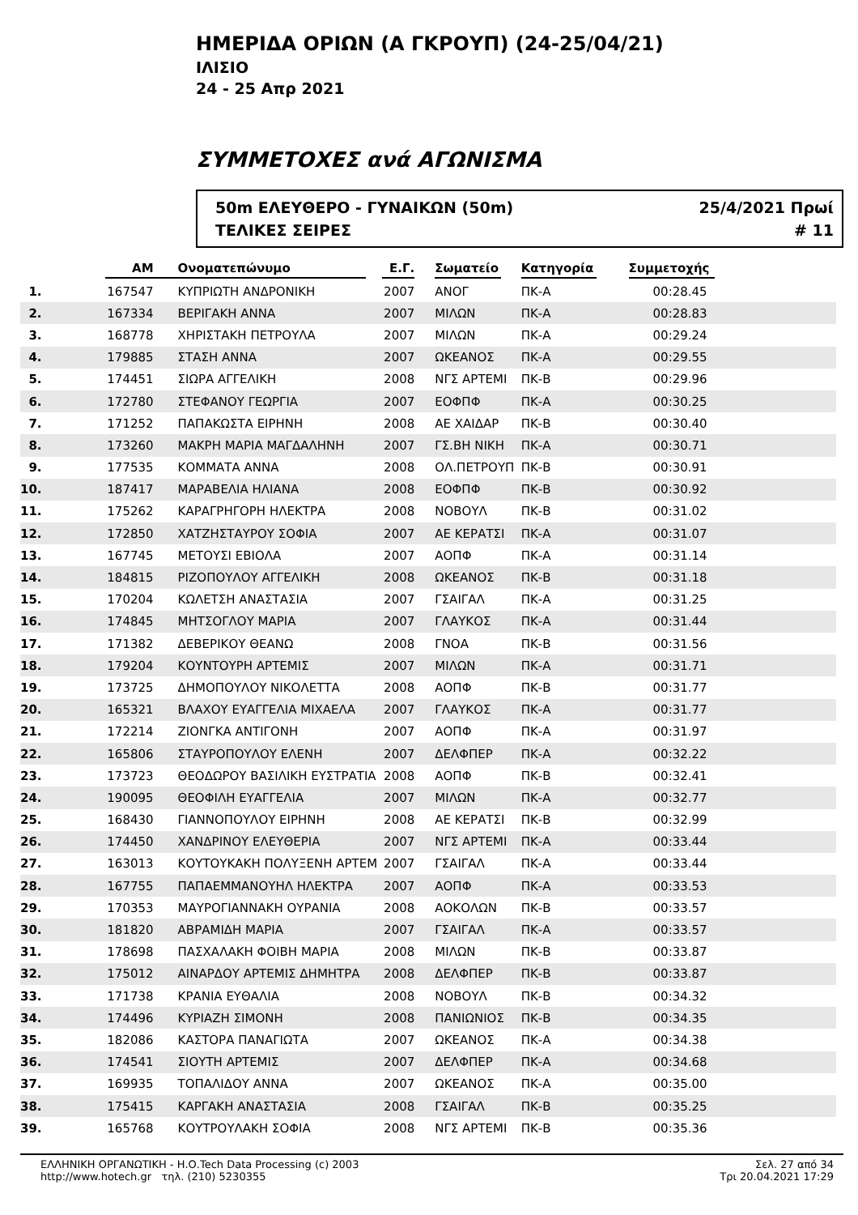ΗΜΕΡΙΔΑ ΟΡΙΩΝ (Α ΓΚΡΟΥΠ) (24-25/04/21)
ΙΛΙΣΙΟ
24 - 25 Απρ 2021
ΣΥΜΜΕΤΟΧΕΣ ανά ΑΓΩΝΙΣΜΑ
50m ΕΛΕΥΘΕΡΟ - ΓΥΝΑΙΚΩΝ (50m)
ΤΕΛΙΚΕΣ ΣΕΙΡΕΣ
25/4/2021 Πρωί
# 11
| | ΑΜ | Ονοματεπώνυμο | Ε.Γ. | Σωματείο | Κατηγορία | Συμμετοχής |
| --- | --- | --- | --- | --- | --- | --- |
| 1. | 167547 | ΚΥΠΡΙΩΤΗ ΑΝΔΡΟΝΙΚΗ | 2007 | ΑΝΟΓ | ΠΚ-Α | 00:28.45 |
| 2. | 167334 | ΒΕΡΙΓΑΚΗ ΑΝΝΑ | 2007 | ΜΙΛΩΝ | ΠΚ-Α | 00:28.83 |
| 3. | 168778 | ΧΗΡΙΣΤΑΚΗ ΠΕΤΡΟΥΛΑ | 2007 | ΜΙΛΩΝ | ΠΚ-Α | 00:29.24 |
| 4. | 179885 | ΣΤΑΣΗ ΑΝΝΑ | 2007 | ΩΚΕΑΝΟΣ | ΠΚ-Α | 00:29.55 |
| 5. | 174451 | ΣΙΩΡΑ ΑΓΓΕΛΙΚΗ | 2008 | ΝΓΣ ΑΡΤΕΜΙ | ΠΚ-Β | 00:29.96 |
| 6. | 172780 | ΣΤΕΦΑΝΟΥ ΓΕΩΡΓΙΑ | 2007 | ΕΟΦΠΦ | ΠΚ-Α | 00:30.25 |
| 7. | 171252 | ΠΑΠΑΚΩΣΤΑ ΕΙΡΗΝΗ | 2008 | ΑΕ ΧΑΙΔΑΡ | ΠΚ-Β | 00:30.40 |
| 8. | 173260 | ΜΑΚΡΗ ΜΑΡΙΑ ΜΑΓΔΑΛΗΝΗ | 2007 | ΓΣ.ΒΗ ΝΙΚΗ | ΠΚ-Α | 00:30.71 |
| 9. | 177535 | ΚΟΜΜΑΤΑ ΑΝΝΑ | 2008 | ΟΛ.ΠΕΤΡΟΥΠ | ΠΚ-Β | 00:30.91 |
| 10. | 187417 | ΜΑΡΑΒΕΛΙΑ ΗΛΙΑΝΑ | 2008 | ΕΟΦΠΦ | ΠΚ-Β | 00:30.92 |
| 11. | 175262 | ΚΑΡΑΓΡΗΓΟΡΗ ΗΛΕΚΤΡΑ | 2008 | ΝΟΒΟΥΛ | ΠΚ-Β | 00:31.02 |
| 12. | 172850 | ΧΑΤΖΗΣΤΑΥΡΟΥ ΣΟΦΙΑ | 2007 | ΑΕ ΚΕΡΑΤΣΙ | ΠΚ-Α | 00:31.07 |
| 13. | 167745 | ΜΕΤΟΥΣΙ ΕΒΙΟΛΑ | 2007 | ΑΟΠΦ | ΠΚ-Α | 00:31.14 |
| 14. | 184815 | ΡΙΖΟΠΟΥΛΟΥ ΑΓΓΕΛΙΚΗ | 2008 | ΩΚΕΑΝΟΣ | ΠΚ-Β | 00:31.18 |
| 15. | 170204 | ΚΩΛΕΤΣΗ ΑΝΑΣΤΑΣΙΑ | 2007 | ΓΣΑΙΓΑΛ | ΠΚ-Α | 00:31.25 |
| 16. | 174845 | ΜΗΤΣΟΓΛΟΥ ΜΑΡΙΑ | 2007 | ΓΛΑΥΚΟΣ | ΠΚ-Α | 00:31.44 |
| 17. | 171382 | ΔΕΒΕΡΙΚΟΥ ΘΕΑΝΩ | 2008 | ΓΝΟΑ | ΠΚ-Β | 00:31.56 |
| 18. | 179204 | ΚΟΥΝΤΟΥΡΗ ΑΡΤΕΜΙΣ | 2007 | ΜΙΛΩΝ | ΠΚ-Α | 00:31.71 |
| 19. | 173725 | ΔΗΜΟΠΟΥΛΟΥ ΝΙΚΟΛΕΤΤΑ | 2008 | ΑΟΠΦ | ΠΚ-Β | 00:31.77 |
| 20. | 165321 | ΒΛΑΧΟΥ ΕΥΑΓΓΕΛΙΑ ΜΙΧΑΕΛΑ | 2007 | ΓΛΑΥΚΟΣ | ΠΚ-Α | 00:31.77 |
| 21. | 172214 | ΖΙΟΝΓΚΑ ΑΝΤΙΓΟΝΗ | 2007 | ΑΟΠΦ | ΠΚ-Α | 00:31.97 |
| 22. | 165806 | ΣΤΑΥΡΟΠΟΥΛΟΥ ΕΛΕΝΗ | 2007 | ΔΕΛΦΠΕΡ | ΠΚ-Α | 00:32.22 |
| 23. | 173723 | ΘΕΟΔΩΡΟΥ ΒΑΣΙΛΙΚΗ ΕΥΣΤΡΑΤΙΑ | 2008 | ΑΟΠΦ | ΠΚ-Β | 00:32.41 |
| 24. | 190095 | ΘΕΟΦΙΛΗ ΕΥΑΓΓΕΛΙΑ | 2007 | ΜΙΛΩΝ | ΠΚ-Α | 00:32.77 |
| 25. | 168430 | ΓΙΑΝΝΟΠΟΥΛΟΥ ΕΙΡΗΝΗ | 2008 | ΑΕ ΚΕΡΑΤΣΙ | ΠΚ-Β | 00:32.99 |
| 26. | 174450 | ΧΑΝΔΡΙΝΟΥ ΕΛΕΥΘΕΡΙΑ | 2007 | ΝΓΣ ΑΡΤΕΜΙ | ΠΚ-Α | 00:33.44 |
| 27. | 163013 | ΚΟΥΤΟΥΚΑΚΗ ΠΟΛΥΞΕΝΗ ΑΡΤΕΜ | 2007 | ΓΣΑΙΓΑΛ | ΠΚ-Α | 00:33.44 |
| 28. | 167755 | ΠΑΠΑΕΜΜΑΝΟΥΗΛ ΗΛΕΚΤΡΑ | 2007 | ΑΟΠΦ | ΠΚ-Α | 00:33.53 |
| 29. | 170353 | ΜΑΥΡΟΓΙΑΝΝΑΚΗ ΟΥΡΑΝΙΑ | 2008 | ΑΟΚΟΛΩΝ | ΠΚ-Β | 00:33.57 |
| 30. | 181820 | ΑΒΡΑΜΙΔΗ ΜΑΡΙΑ | 2007 | ΓΣΑΙΓΑΛ | ΠΚ-Α | 00:33.57 |
| 31. | 178698 | ΠΑΣΧΑΛΑΚΗ ΦΟΙΒΗ ΜΑΡΙΑ | 2008 | ΜΙΛΩΝ | ΠΚ-Β | 00:33.87 |
| 32. | 175012 | ΑΙΝΑΡΔΟΥ ΑΡΤΕΜΙΣ ΔΗΜΗΤΡΑ | 2008 | ΔΕΛΦΠΕΡ | ΠΚ-Β | 00:33.87 |
| 33. | 171738 | ΚΡΑΝΙΑ ΕΥΘΑΛΙΑ | 2008 | ΝΟΒΟΥΛ | ΠΚ-Β | 00:34.32 |
| 34. | 174496 | ΚΥΡΙΑΖΗ ΣΙΜΟΝΗ | 2008 | ΠΑΝΙΩΝΙΟΣ | ΠΚ-Β | 00:34.35 |
| 35. | 182086 | ΚΑΣΤΟΡΑ ΠΑΝΑΓΙΩΤΑ | 2007 | ΩΚΕΑΝΟΣ | ΠΚ-Α | 00:34.38 |
| 36. | 174541 | ΣΙΟΥΤΗ ΑΡΤΕΜΙΣ | 2007 | ΔΕΛΦΠΕΡ | ΠΚ-Α | 00:34.68 |
| 37. | 169935 | ΤΟΠΑΛΙΔΟΥ ΑΝΝΑ | 2007 | ΩΚΕΑΝΟΣ | ΠΚ-Α | 00:35.00 |
| 38. | 175415 | ΚΑΡΓΑΚΗ ΑΝΑΣΤΑΣΙΑ | 2008 | ΓΣΑΙΓΑΛ | ΠΚ-Β | 00:35.25 |
| 39. | 165768 | ΚΟΥΤΡΟΥΛΑΚΗ ΣΟΦΙΑ | 2008 | ΝΓΣ ΑΡΤΕΜΙ | ΠΚ-Β | 00:35.36 |
ΕΛΛΗΝΙΚΗ ΟΡΓΑΝΩΤΙΚΗ - Η.Ο.Tech Data Processing (c) 2003
http://www.hotech.gr τηλ. (210) 5230355
Σελ. 27 από 34
Τρι 20.04.2021 17:29